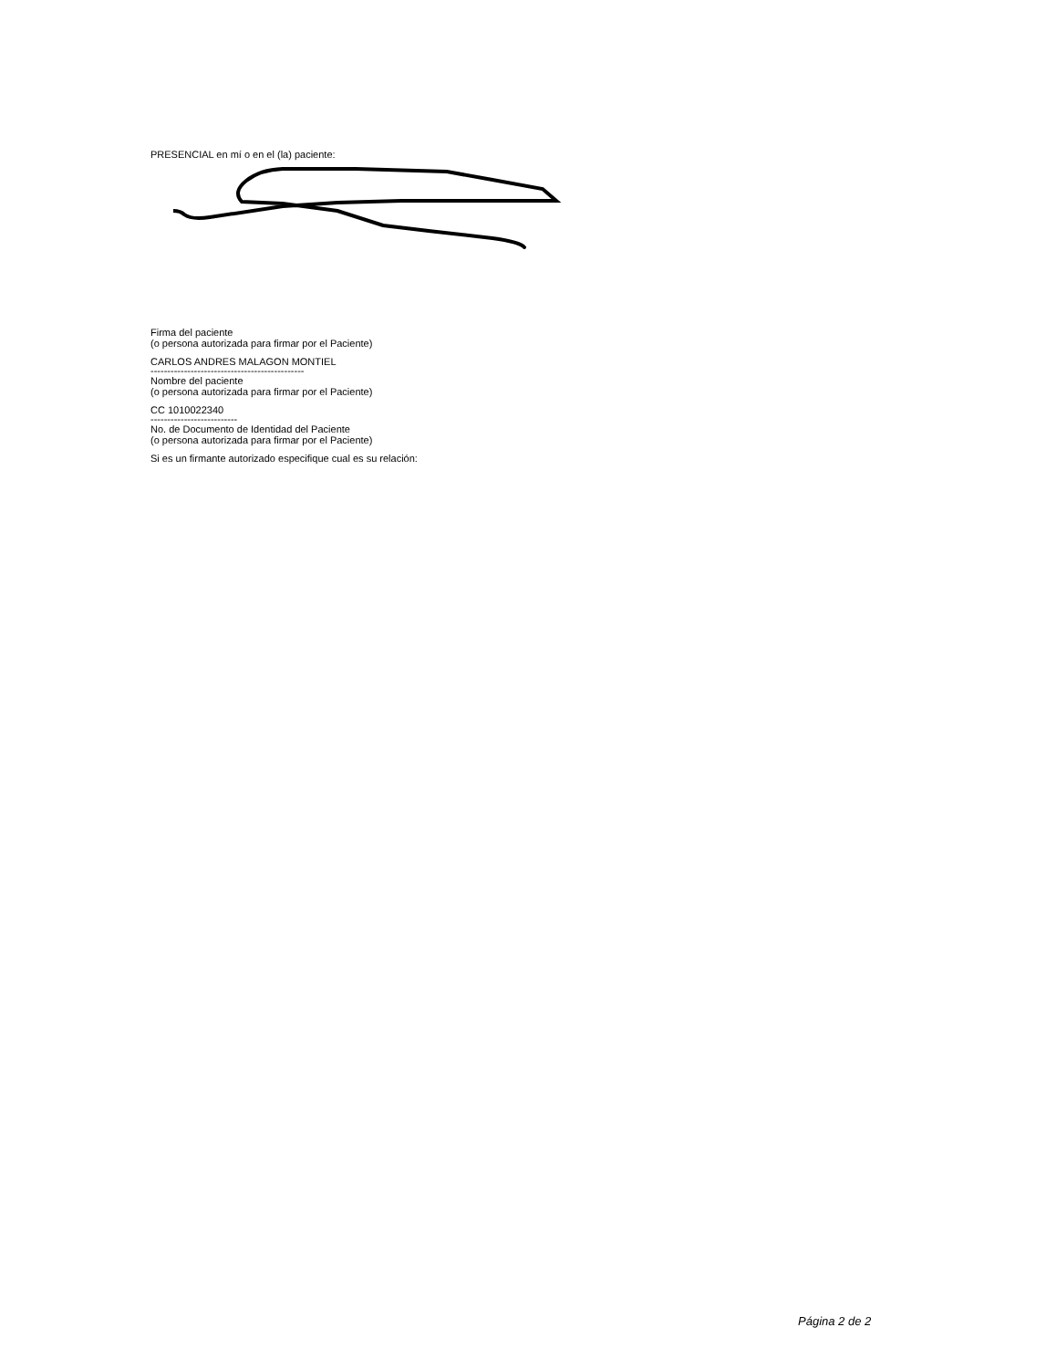PRESENCIAL en mí o en el (la) paciente:
Firma del paciente
(o persona autorizada para firmar por el Paciente)
CARLOS ANDRES MALAGON MONTIEL
----------------------------------------------
Nombre del paciente
(o persona autorizada para firmar por el Paciente)
CC 1010022340
--------------------------
No. de Documento de Identidad del Paciente
(o persona autorizada para firmar por el Paciente)
Si es un firmante autorizado especifique cual es su relación:
Página 2 de 2